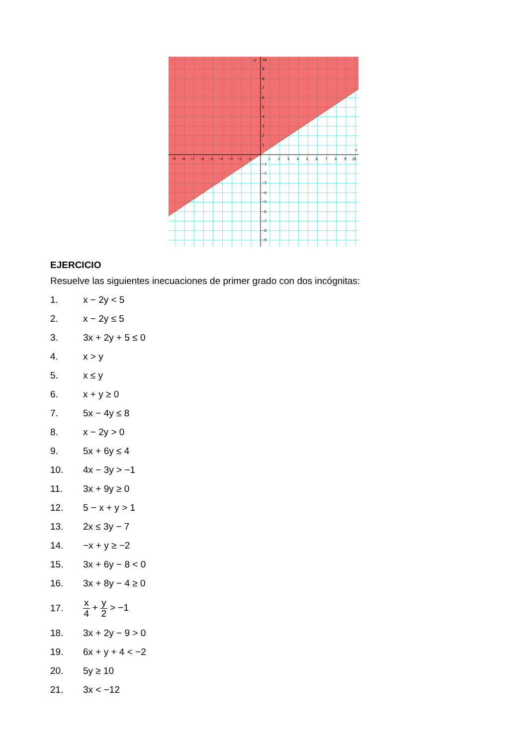y
x
10
9
8
7
6
5
4
3
2
1
−1
−2
−3
−4
−5
−6
−7
−8
−9
−9
−8
−7
−6
−5
−4
−3
−2
−1
1
2
3
4
5
6
7
8
9
10
EJERCICIO
Resuelve las siguientes inecuaciones de primer grado con dos incógnitas:
1. x − 2y < 5
2. x − 2y ≤ 5
3. 3x + 2y + 5 ≤ 0
4. x > y
5. x ≤ y
6. x + y ≥ 0
7. 5x − 4y ≤ 8
8. x − 2y > 0
9. 5x + 6y ≤ 4
10. 4x − 3y > −1
11. 3x + 9y ≥ 0
12. 5 − x + y > 1
13. 2x ≤ 3y − 7
14. −x + y ≥ −2
15. 3x + 6y − 8 < 0
16. 3x + 8y − 4 ≥ 0
17. x 4 + y 2 > −1
18. 3x + 2y − 9 > 0
19. 6x + y + 4 < −2
20. 5y ≥ 10
21. 3x < −12